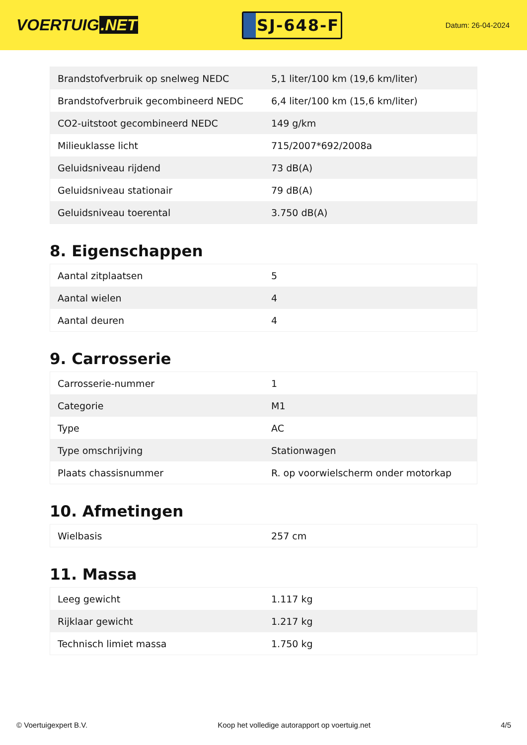VOERTUIG.NET
SJ-648-F
Datum: 26-04-2024
| Brandstofverbruik op snelweg NEDC | 5,1 liter/100 km (19,6 km/liter) |
| Brandstofverbruik gecombineerd NEDC | 6,4 liter/100 km (15,6 km/liter) |
| CO2-uitstoot gecombineerd NEDC | 149 g/km |
| Milieuklasse licht | 715/2007*692/2008a |
| Geluidsniveau rijdend | 73 dB(A) |
| Geluidsniveau stationair | 79 dB(A) |
| Geluidsniveau toerental | 3.750 dB(A) |
8. Eigenschappen
| Aantal zitplaatsen | 5 |
| Aantal wielen | 4 |
| Aantal deuren | 4 |
9. Carrosserie
| Carrosserie-nummer | 1 |
| Categorie | M1 |
| Type | AC |
| Type omschrijving | Stationwagen |
| Plaats chassisnummer | R. op voorwielscherm onder motorkap |
10. Afmetingen
| Wielbasis | 257 cm |
11. Massa
| Leeg gewicht | 1.117 kg |
| Rijklaar gewicht | 1.217 kg |
| Technisch limiet massa | 1.750 kg |
© Voertuigexpert B.V. Koop het volledige autorapport op voertuig.net 4/5